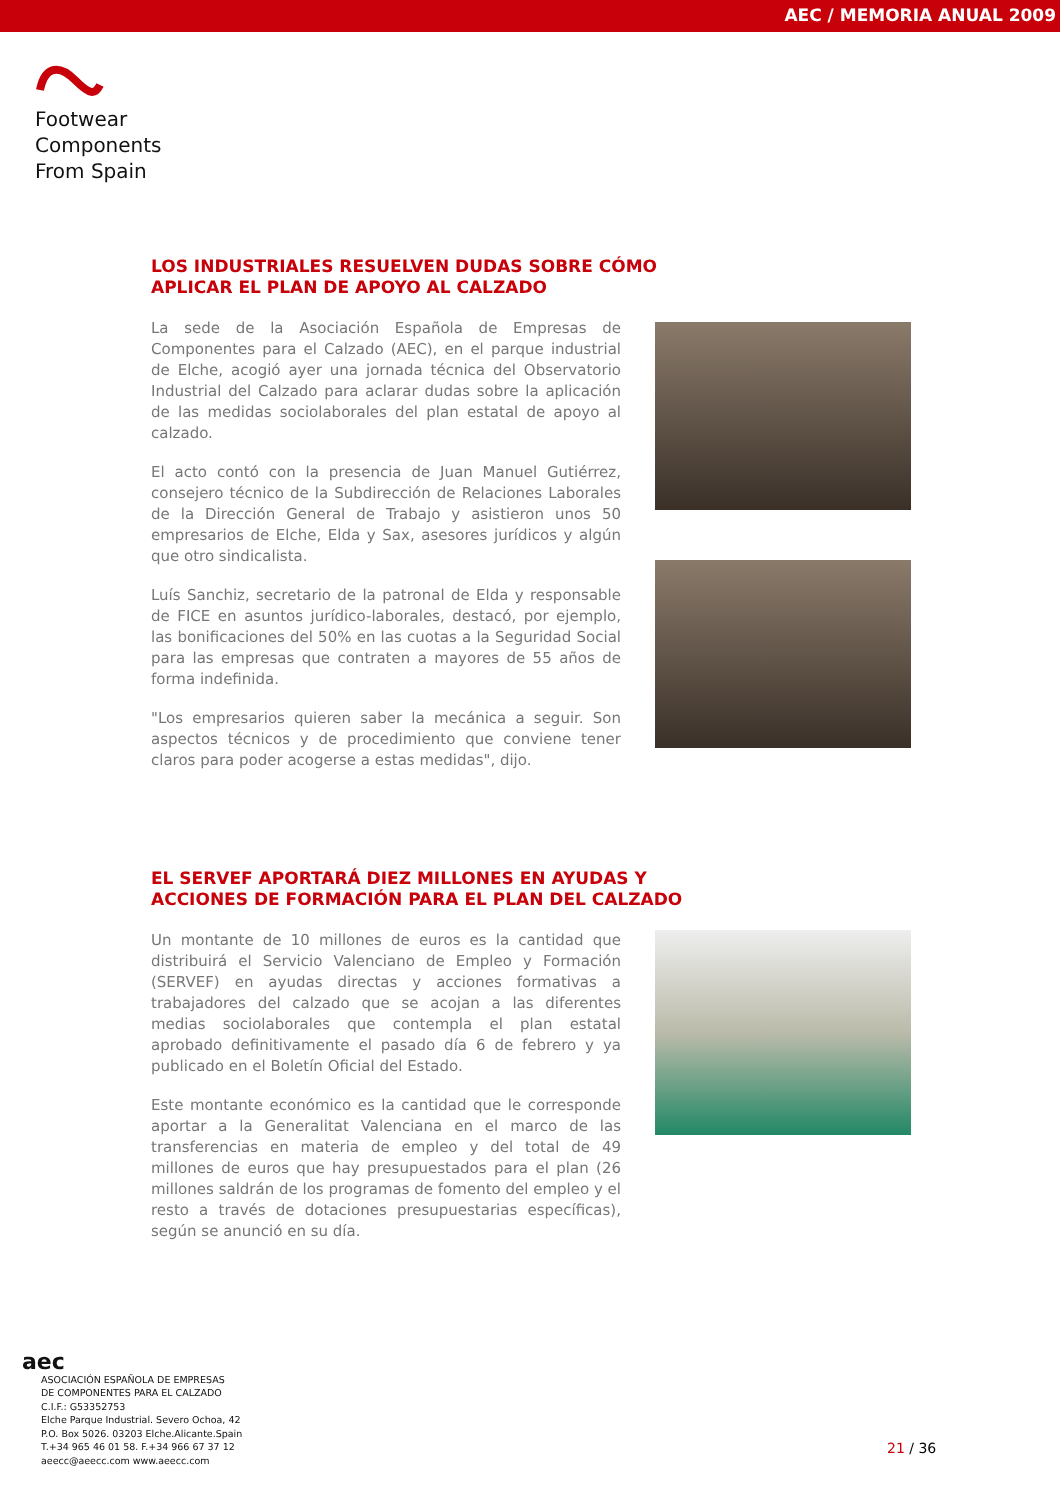AEC / MEMORIA ANUAL 2009
Footwear
Components
From Spain
LOS INDUSTRIALES RESUELVEN DUDAS SOBRE CÓMO
APLICAR EL PLAN DE APOYO AL CALZADO
La sede de la Asociación Española de Empresas de Componentes para el Calzado (AEC), en el parque industrial de Elche, acogió ayer una jornada técnica del Observatorio Industrial del Calzado para aclarar dudas sobre la aplicación de las medidas sociolaborales del plan estatal de apoyo al calzado.
El acto contó con la presencia de Juan Manuel Gutiérrez, consejero técnico de la Subdirección de Relaciones Laborales de la Dirección General de Trabajo y asistieron unos 50 empresarios de Elche, Elda y Sax, asesores jurídicos y algún que otro sindicalista.
Luís Sanchiz, secretario de la patronal de Elda y responsable de FICE en asuntos jurídico-laborales, destacó, por ejemplo, las bonificaciones del 50% en las cuotas a la Seguridad Social para las empresas que contraten a mayores de 55 años de forma indefinida.
"Los empresarios quieren saber la mecánica a seguir. Son aspectos técnicos y de procedimiento que conviene tener claros para poder acogerse a estas medidas", dijo.
EL SERVEF APORTARÁ DIEZ MILLONES EN AYUDAS Y
ACCIONES DE FORMACIÓN PARA EL PLAN DEL CALZADO
Un montante de 10 millones de euros es la cantidad que distribuirá el Servicio Valenciano de Empleo y Formación (SERVEF) en ayudas directas y acciones formativas a trabajadores del calzado que se acojan a las diferentes medias sociolaborales que contempla el plan estatal aprobado definitivamente el pasado día 6 de febrero y ya publicado en el Boletín Oficial del Estado.
Este montante económico es la cantidad que le corresponde aportar a la Generalitat Valenciana en el marco de las transferencias en materia de empleo y del total de 49 millones de euros que hay presupuestados para el plan (26 millones saldrán de los programas de fomento del empleo y el resto a través de dotaciones presupuestarias específicas), según se anunció en su día.
aec
ASOCIACIÓN ESPAÑOLA DE EMPRESAS
DE COMPONENTES PARA EL CALZADO
C.I.F.: G53352753
Elche Parque Industrial. Severo Ochoa, 42
P.O. Box 5026. 03203 Elche.Alicante.Spain
T.+34 965 46 01 58. F.+34 966 67 37 12
aeecc@aeecc.com www.aeecc.com
21 / 36